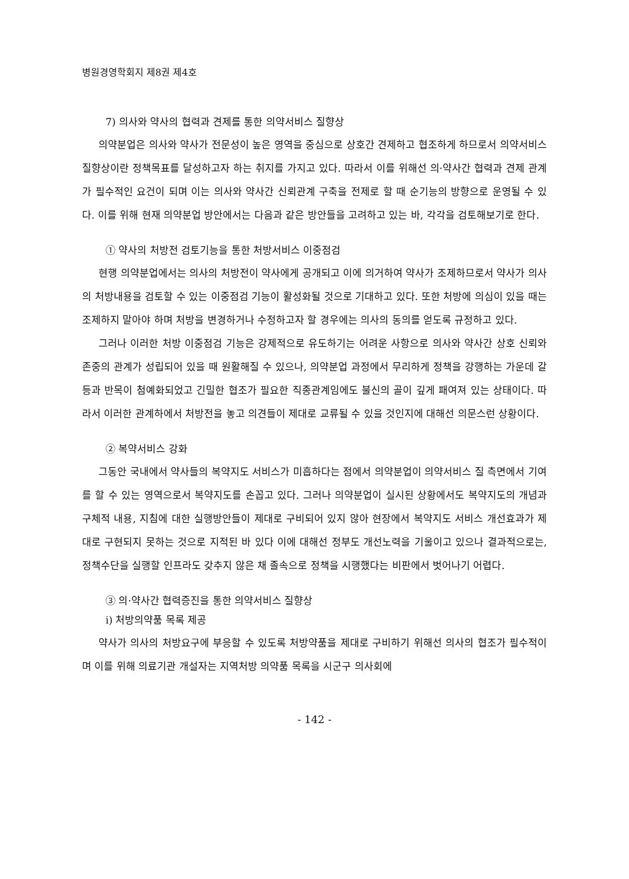병원경영학회지 제8권 제4호
7) 의사와 약사의 협력과 견제를 통한 의약서비스 질향상
의약분업은 의사와 약사가 전문성이 높은 영역을 중심으로 상호간 견제하고 협조하게 하므로서 의약서비스 질향상이란 정책목표를 달성하고자 하는 취지를 가지고 있다. 따라서 이를 위해선 의·약사간 협력과 견제 관계가 필수적인 요건이 되며 이는 의사와 약사간 신뢰관계 구축을 전제로 할 때 순기능의 방향으로 운영될 수 있다. 이를 위해 현재 의약분업 방안에서는 다음과 같은 방안들을 고려하고 있는 바, 각각을 검토해보기로 한다.
① 약사의 처방전 검토기능을 통한 처방서비스 이중점검
현행 의약분업에서는 의사의 처방전이 약사에게 공개되고 이에 의거하여 약사가 조제하므로서 약사가 의사의 처방내용을 검토할 수 있는 이중점검 기능이 활성화될 것으로 기대하고 있다. 또한 처방에 의심이 있을 때는 조제하지 말아야 하며 처방을 변경하거나 수정하고자 할 경우에는 의사의 동의를 얻도록 규정하고 있다.
그러나 이러한 처방 이중점검 기능은 강제적으로 유도하기는 어려운 사항으로 의사와 약사간 상호 신뢰와 존중의 관계가 성립되어 있을 때 원활해질 수 있으나, 의약분업 과정에서 무리하게 정책을 강행하는 가운데 갈등과 반목이 첨예화되었고 긴밀한 협조가 필요한 직종관계임에도 불신의 골이 깊게 패여져 있는 상태이다. 따라서 이러한 관계하에서 처방전을 놓고 의견들이 제대로 교류될 수 있을 것인지에 대해선 의문스런 상황이다.
② 복약서비스 강화
그동안 국내에서 약사들의 복약지도 서비스가 미흡하다는 점에서 의약분업이 의약서비스 질 측면에서 기여를 할 수 있는 영역으로서 복약지도를 손꼽고 있다. 그러나 의약분업이 실시된 상황에서도 복약지도의 개념과 구체적 내용, 지침에 대한 실행방안들이 제대로 구비되어 있지 않아 현장에서 복약지도 서비스 개선효과가 제대로 구현되지 못하는 것으로 지적된 바 있다 이에 대해선 정부도 개선노력을 기울이고 있으나 결과적으로는, 정책수단을 실행할 인프라도 갖추지 않은 채 졸속으로 정책을 시행했다는 비판에서 벗어나기 어렵다.
③ 의·약사간 협력증진을 통한 의약서비스 질향상
i) 처방의약품 목록 제공
약사가 의사의 처방요구에 부응할 수 있도록 처방약품을 제대로 구비하기 위해선 의사의 협조가 필수적이며 이를 위해 의료기관 개설자는 지역처방 의약품 목록을 시군구 의사회에
- 142 -